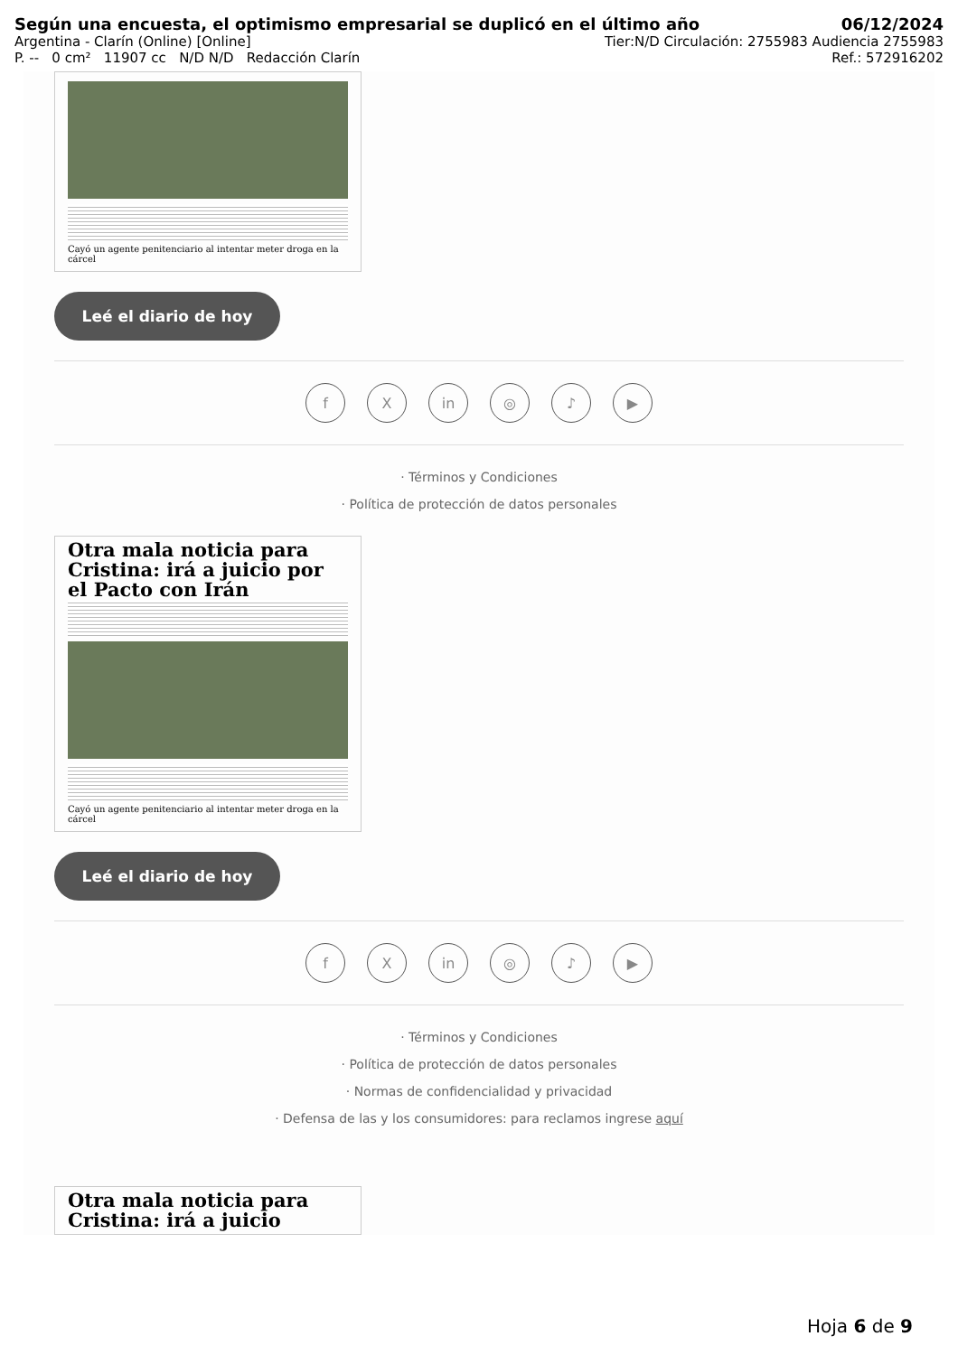Según una encuesta, el optimismo empresarial se duplicó en el último año 06/12/2024
Argentina - Clarín (Online) [Online] Tier:N/D Circulación: 2755983 Audiencia 2755983
P. -- 0 cm² 11907 cc N/D N/D Redacción Clarín Ref.: 572916202
Cayó un agente penitenciario al intentar meter droga en la cárcel
Leé el diario de hoy
f X in ◎ ♪ ▶
· Términos y Condiciones
· Política de protección de datos personales
Otra mala noticia para Cristina: irá a juicio por el Pacto con Irán
Cayó un agente penitenciario al intentar meter droga en la cárcel
Leé el diario de hoy
f X in ◎ ♪ ▶
· Términos y Condiciones
· Política de protección de datos personales
· Normas de confidencialidad y privacidad
· Defensa de las y los consumidores: para reclamos ingrese aquí
Otra mala noticia para Cristina: irá a juicio
Hoja 6 de 9